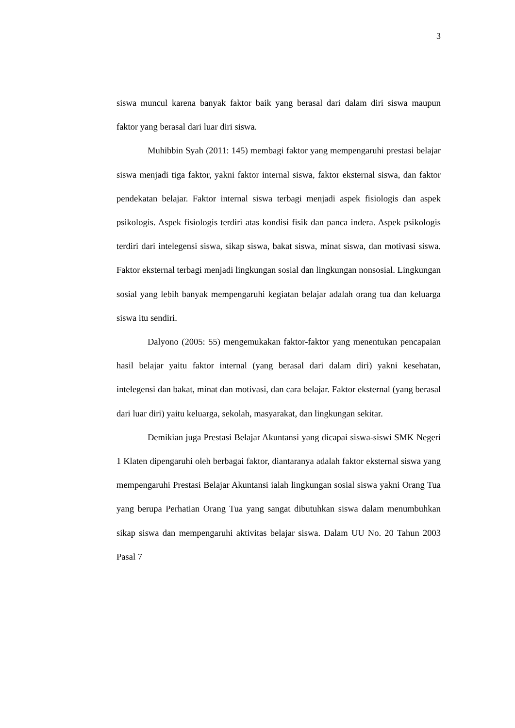3
siswa muncul karena banyak faktor baik yang berasal dari dalam diri siswa maupun faktor yang berasal dari luar diri siswa.
Muhibbin Syah (2011: 145) membagi faktor yang mempengaruhi prestasi belajar siswa menjadi tiga faktor, yakni faktor internal siswa, faktor eksternal siswa, dan faktor pendekatan belajar. Faktor internal siswa terbagi menjadi aspek fisiologis dan aspek psikologis. Aspek fisiologis terdiri atas kondisi fisik dan panca indera. Aspek psikologis terdiri dari intelegensi siswa, sikap siswa, bakat siswa, minat siswa, dan motivasi siswa. Faktor eksternal terbagi menjadi lingkungan sosial dan lingkungan nonsosial. Lingkungan sosial yang lebih banyak mempengaruhi kegiatan belajar adalah orang tua dan keluarga siswa itu sendiri.
Dalyono (2005: 55) mengemukakan faktor-faktor yang menentukan pencapaian hasil belajar yaitu faktor internal (yang berasal dari dalam diri) yakni kesehatan, intelegensi dan bakat, minat dan motivasi, dan cara belajar. Faktor eksternal (yang berasal dari luar diri) yaitu keluarga, sekolah, masyarakat, dan lingkungan sekitar.
Demikian juga Prestasi Belajar Akuntansi yang dicapai siswa-siswi SMK Negeri 1 Klaten dipengaruhi oleh berbagai faktor, diantaranya adalah faktor eksternal siswa yang mempengaruhi Prestasi Belajar Akuntansi ialah lingkungan sosial siswa yakni Orang Tua yang berupa Perhatian Orang Tua yang sangat dibutuhkan siswa dalam menumbuhkan sikap siswa dan mempengaruhi aktivitas belajar siswa. Dalam UU No. 20 Tahun 2003 Pasal 7